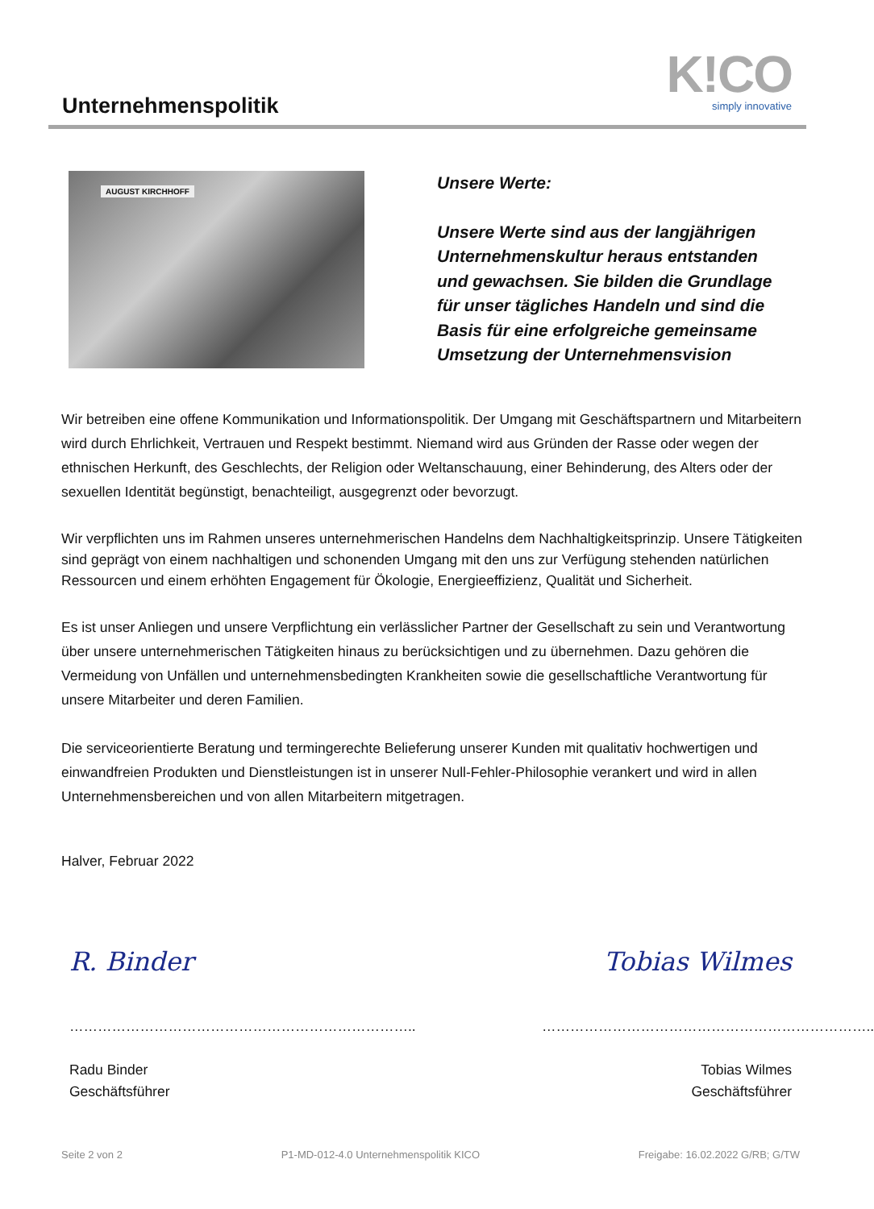Unternehmenspolitik
K!CO
simply innovative
AUGUST KIRCHHOFF
Unsere Werte:
Unsere Werte sind aus der langjährigen Unternehmenskultur heraus entstanden und gewachsen. Sie bilden die Grundlage für unser tägliches Handeln und sind die Basis für eine erfolgreiche gemeinsame Umsetzung der Unternehmensvision
Wir betreiben eine offene Kommunikation und Informationspolitik. Der Umgang mit Geschäftspartnern und Mitarbeitern wird durch Ehrlichkeit, Vertrauen und Respekt bestimmt. Niemand wird aus Gründen der Rasse oder wegen der ethnischen Herkunft, des Geschlechts, der Religion oder Weltanschauung, einer Behinderung, des Alters oder der sexuellen Identität begünstigt, benachteiligt, ausgegrenzt oder bevorzugt.
Wir verpflichten uns im Rahmen unseres unternehmerischen Handelns dem Nachhaltigkeitsprinzip. Unsere Tätigkeiten sind geprägt von einem nachhaltigen und schonenden Umgang mit den uns zur Verfügung stehenden natürlichen Ressourcen und einem erhöhten Engagement für Ökologie, Energieeffizienz, Qualität und Sicherheit.
Es ist unser Anliegen und unsere Verpflichtung ein verlässlicher Partner der Gesellschaft zu sein und Verantwortung über unsere unternehmerischen Tätigkeiten hinaus zu berücksichtigen und zu übernehmen. Dazu gehören die Vermeidung von Unfällen und unternehmensbedingten Krankheiten sowie die gesellschaftliche Verantwortung für unsere Mitarbeiter und deren Familien.
Die serviceorientierte Beratung und termingerechte Belieferung unserer Kunden mit qualitativ hochwertigen und einwandfreien Produkten und Dienstleistungen ist in unserer Null-Fehler-Philosophie verankert und wird in allen Unternehmensbereichen und von allen Mitarbeitern mitgetragen.
Halver, Februar 2022
R. Binder
………………………………………………………………..
Radu Binder
Geschäftsführer
Tobias Wilmes
……………………………………………………………..
Tobias Wilmes
Geschäftsführer
Seite 2 von 2 P1-MD-012-4.0 Unternehmenspolitik KICO Freigabe: 16.02.2022 G/RB; G/TW